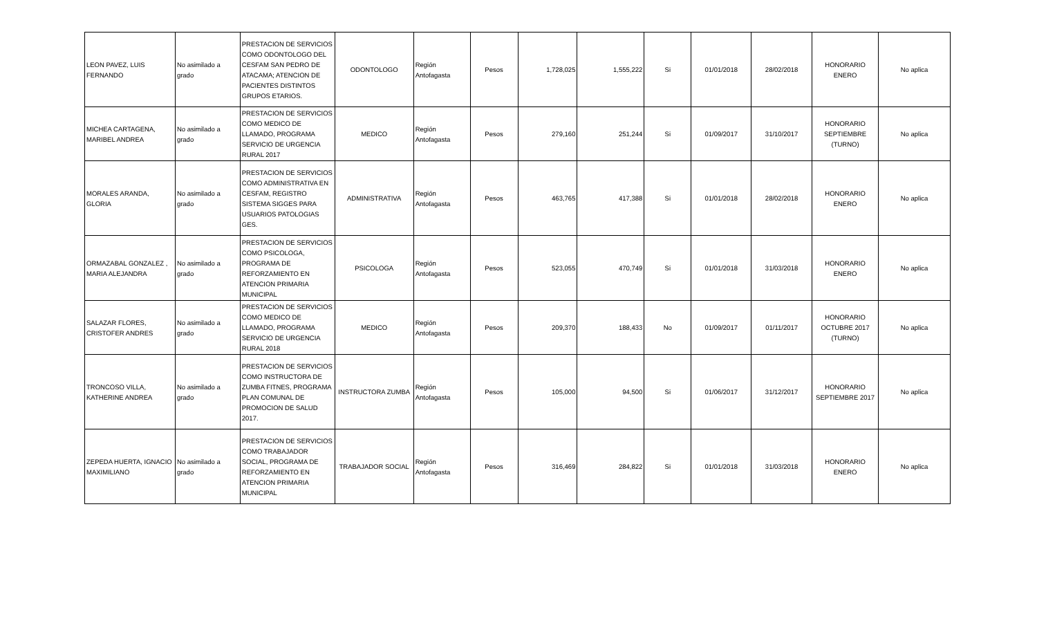| LEON PAVEZ, LUIS FERNANDO | No asimilado a grado | PRESTACION DE SERVICIOS COMO ODONTOLOGO DEL CESFAM SAN PEDRO DE ATACAMA; ATENCION DE PACIENTES DISTINTOS GRUPOS ETARIOS. | ODONTOLOGO | Región Antofagasta | Pesos | 1,728,025 | 1,555,222 | Si | 01/01/2018 | 28/02/2018 | HONORARIO ENERO | No aplica |
| MICHEA CARTAGENA, MARIBEL ANDREA | No asimilado a grado | PRESTACION DE SERVICIOS COMO MEDICO DE LLAMADO, PROGRAMA SERVICIO DE URGENCIA RURAL 2017 | MEDICO | Región Antofagasta | Pesos | 279,160 | 251,244 | Si | 01/09/2017 | 31/10/2017 | HONORARIO SEPTIEMBRE (TURNO) | No aplica |
| MORALES ARANDA, GLORIA | No asimilado a grado | PRESTACION DE SERVICIOS COMO ADMINISTRATIVA EN CESFAM, REGISTRO SISTEMA SIGGES PARA USUARIOS PATOLOGIAS GES. | ADMINISTRATIVA | Región Antofagasta | Pesos | 463,765 | 417,388 | Si | 01/01/2018 | 28/02/2018 | HONORARIO ENERO | No aplica |
| ORMAZABAL GONZALEZ , MARIA ALEJANDRA | No asimilado a grado | PRESTACION DE SERVICIOS COMO PSICOLOGA, PROGRAMA DE REFORZAMIENTO EN ATENCION PRIMARIA MUNICIPAL | PSICOLOGA | Región Antofagasta | Pesos | 523,055 | 470,749 | Si | 01/01/2018 | 31/03/2018 | HONORARIO ENERO | No aplica |
| SALAZAR FLORES, CRISTOFER ANDRES | No asimilado a grado | PRESTACION DE SERVICIOS COMO MEDICO DE LLAMADO, PROGRAMA SERVICIO DE URGENCIA RURAL 2018 | MEDICO | Región Antofagasta | Pesos | 209,370 | 188,433 | No | 01/09/2017 | 01/11/2017 | HONORARIO OCTUBRE 2017 (TURNO) | No aplica |
| TRONCOSO VILLA, KATHERINE ANDREA | No asimilado a grado | PRESTACION DE SERVICIOS COMO INSTRUCTORA DE ZUMBA FITNES, PROGRAMA PLAN COMUNAL DE PROMOCION DE SALUD 2017. | INSTRUCTORA ZUMBA | Región Antofagasta | Pesos | 105,000 | 94,500 | Si | 01/06/2017 | 31/12/2017 | HONORARIO SEPTIEMBRE 2017 | No aplica |
| ZEPEDA HUERTA, IGNACIO MAXIMILIANO | No asimilado a grado | PRESTACION DE SERVICIOS COMO TRABAJADOR SOCIAL, PROGRAMA DE REFORZAMIENTO EN ATENCION PRIMARIA MUNICIPAL | TRABAJADOR SOCIAL | Región Antofagasta | Pesos | 316,469 | 284,822 | Si | 01/01/2018 | 31/03/2018 | HONORARIO ENERO | No aplica |